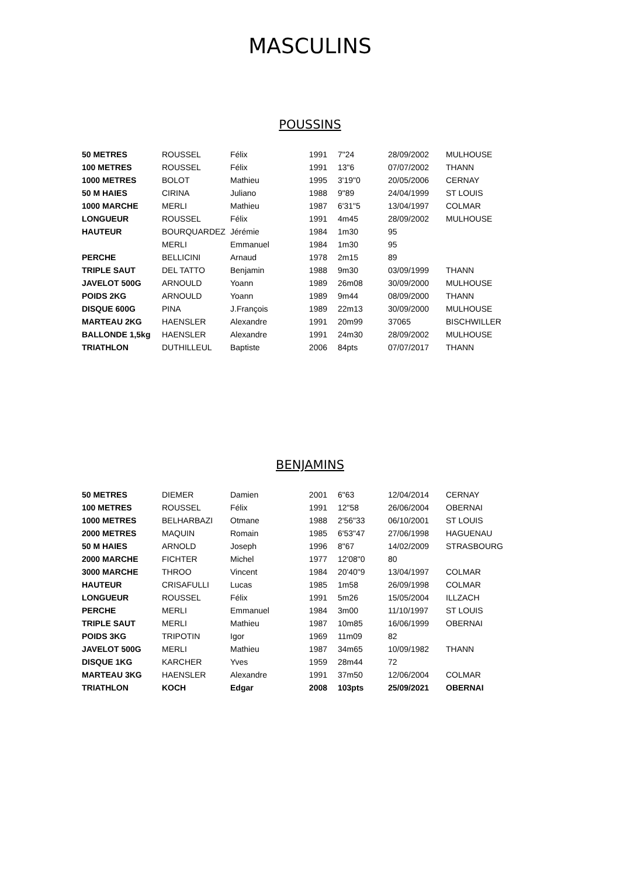MASCULINS
POUSSINS
| 50 METRES | ROUSSEL | Félix | 1991 | 7"24 | 28/09/2002 | MULHOUSE |
| 100 METRES | ROUSSEL | Félix | 1991 | 13"6 | 07/07/2002 | THANN |
| 1000 METRES | BOLOT | Mathieu | 1995 | 3'19"0 | 20/05/2006 | CERNAY |
| 50 M HAIES | CIRINA | Juliano | 1988 | 9"89 | 24/04/1999 | ST LOUIS |
| 1000 MARCHE | MERLI | Mathieu | 1987 | 6'31"5 | 13/04/1997 | COLMAR |
| LONGUEUR | ROUSSEL | Félix | 1991 | 4m45 | 28/09/2002 | MULHOUSE |
| HAUTEUR | BOURQUARDEZ | Jérémie | 1984 | 1m30 | 95 | |
| | MERLI | Emmanuel | 1984 | 1m30 | 95 | |
| PERCHE | BELLICINI | Arnaud | 1978 | 2m15 | 89 | |
| TRIPLE SAUT | DEL TATTO | Benjamin | 1988 | 9m30 | 03/09/1999 | THANN |
| JAVELOT 500G | ARNOULD | Yoann | 1989 | 26m08 | 30/09/2000 | MULHOUSE |
| POIDS 2KG | ARNOULD | Yoann | 1989 | 9m44 | 08/09/2000 | THANN |
| DISQUE 600G | PINA | J.François | 1989 | 22m13 | 30/09/2000 | MULHOUSE |
| MARTEAU 2KG | HAENSLER | Alexandre | 1991 | 20m99 | 37065 | BISCHWILLER |
| BALLONDE 1,5kg | HAENSLER | Alexandre | 1991 | 24m30 | 28/09/2002 | MULHOUSE |
| TRIATHLON | DUTHILLEUL | Baptiste | 2006 | 84pts | 07/07/2017 | THANN |
BENJAMINS
| 50 METRES | DIEMER | Damien | 2001 | 6"63 | 12/04/2014 | CERNAY |
| 100 METRES | ROUSSEL | Félix | 1991 | 12"58 | 26/06/2004 | OBERNAI |
| 1000 METRES | BELHARBAZI | Otmane | 1988 | 2'56"33 | 06/10/2001 | ST LOUIS |
| 2000 METRES | MAQUIN | Romain | 1985 | 6'53"47 | 27/06/1998 | HAGUENAU |
| 50 M HAIES | ARNOLD | Joseph | 1996 | 8"67 | 14/02/2009 | STRASBOURG |
| 2000 MARCHE | FICHTER | Michel | 1977 | 12'08"0 | 80 | |
| 3000 MARCHE | THROO | Vincent | 1984 | 20'40"9 | 13/04/1997 | COLMAR |
| HAUTEUR | CRISAFULLI | Lucas | 1985 | 1m58 | 26/09/1998 | COLMAR |
| LONGUEUR | ROUSSEL | Félix | 1991 | 5m26 | 15/05/2004 | ILLZACH |
| PERCHE | MERLI | Emmanuel | 1984 | 3m00 | 11/10/1997 | ST LOUIS |
| TRIPLE SAUT | MERLI | Mathieu | 1987 | 10m85 | 16/06/1999 | OBERNAI |
| POIDS 3KG | TRIPOTIN | Igor | 1969 | 11m09 | 82 | |
| JAVELOT 500G | MERLI | Mathieu | 1987 | 34m65 | 10/09/1982 | THANN |
| DISQUE 1KG | KARCHER | Yves | 1959 | 28m44 | 72 | |
| MARTEAU 3KG | HAENSLER | Alexandre | 1991 | 37m50 | 12/06/2004 | COLMAR |
| TRIATHLON | KOCH | Edgar | 2008 | 103pts | 25/09/2021 | OBERNAI |